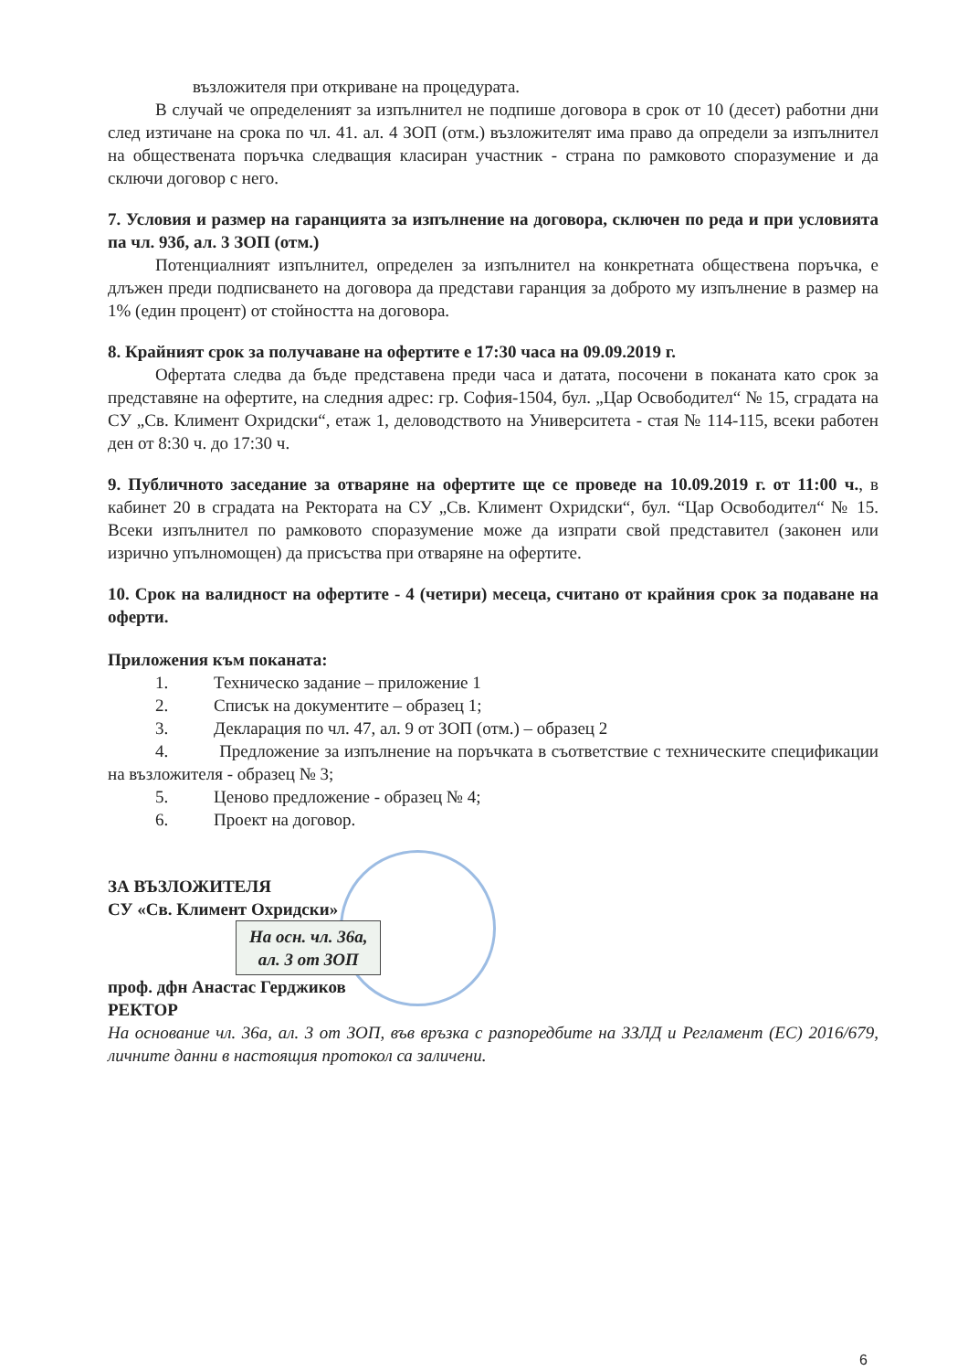възложителя при откриване на процедурата.
В случай че определеният за изпълнител не подпише договора в срок от 10 (десет) работни дни след изтичане на срока по чл. 41. ал. 4 ЗОП (отм.) възложителят има право да определи за изпълнител на обществената поръчка следващия класиран участник - страна по рамковото споразумение и да сключи договор с него.
7. Условия и размер на гаранцията за изпълнение на договора, сключен по реда и при условията па чл. 93б, ал. 3 ЗОП (отм.)
Потенциалният изпълнител, определен за изпълнител на конкретната обществена поръчка, е длъжен преди подписването на договора да представи гаранция за доброто му изпълнение в размер на 1% (един процент) от стойността на договора.
8. Крайният срок за получаване на офертите е 17:30 часа на 09.09.2019 г.
Офертата следва да бъде представена преди часа и датата, посочени в поканата като срок за представяне на офертите, на следния адрес: гр. София-1504, бул. „Цар Освободител“ № 15, сградата на СУ „Св. Климент Охридски“, етаж 1, деловодството на Университета - стая № 114-115, всеки работен ден от 8:30 ч. до 17:30 ч.
9. Публичното заседание за отваряне на офертите ще се проведе на 10.09.2019 г. от 11:00 ч., в кабинет 20 в сградата на Ректората на СУ „Св. Климент Охридски“, бул. “Цар Освободител“ № 15. Всеки изпълнител по рамковото споразумение може да изпрати свой представител (законен или изрично упълномощен) да присъства при отваряне на офертите.
10. Срок на валидност на офертите - 4 (четири) месеца, считано от крайния срок за подаване на оферти.
Приложения към поканата:
1. Техническо задание – приложение 1
2. Списък на документите – образец 1;
3. Декларация по чл. 47, ал. 9 от ЗОП (отм.) – образец 2
4. Предложение за изпълнение на поръчката в съответствие с техническите спецификации на възложителя - образец № 3;
5. Ценово предложение - образец № 4;
6. Проект на договор.
ЗА ВЪЗЛОЖИТЕЛЯ
СУ «Св. Климент Охридски»
На осн. чл. 36а,
ал. 3 от ЗОП
проф. дфн Анастас Герджиков
РЕКТОР
На основание чл. 36а, ал. 3 от ЗОП, във връзка с разпоредбите на ЗЗЛД и Регламент (ЕС) 2016/679, личните данни в настоящия протокол са заличени.
6